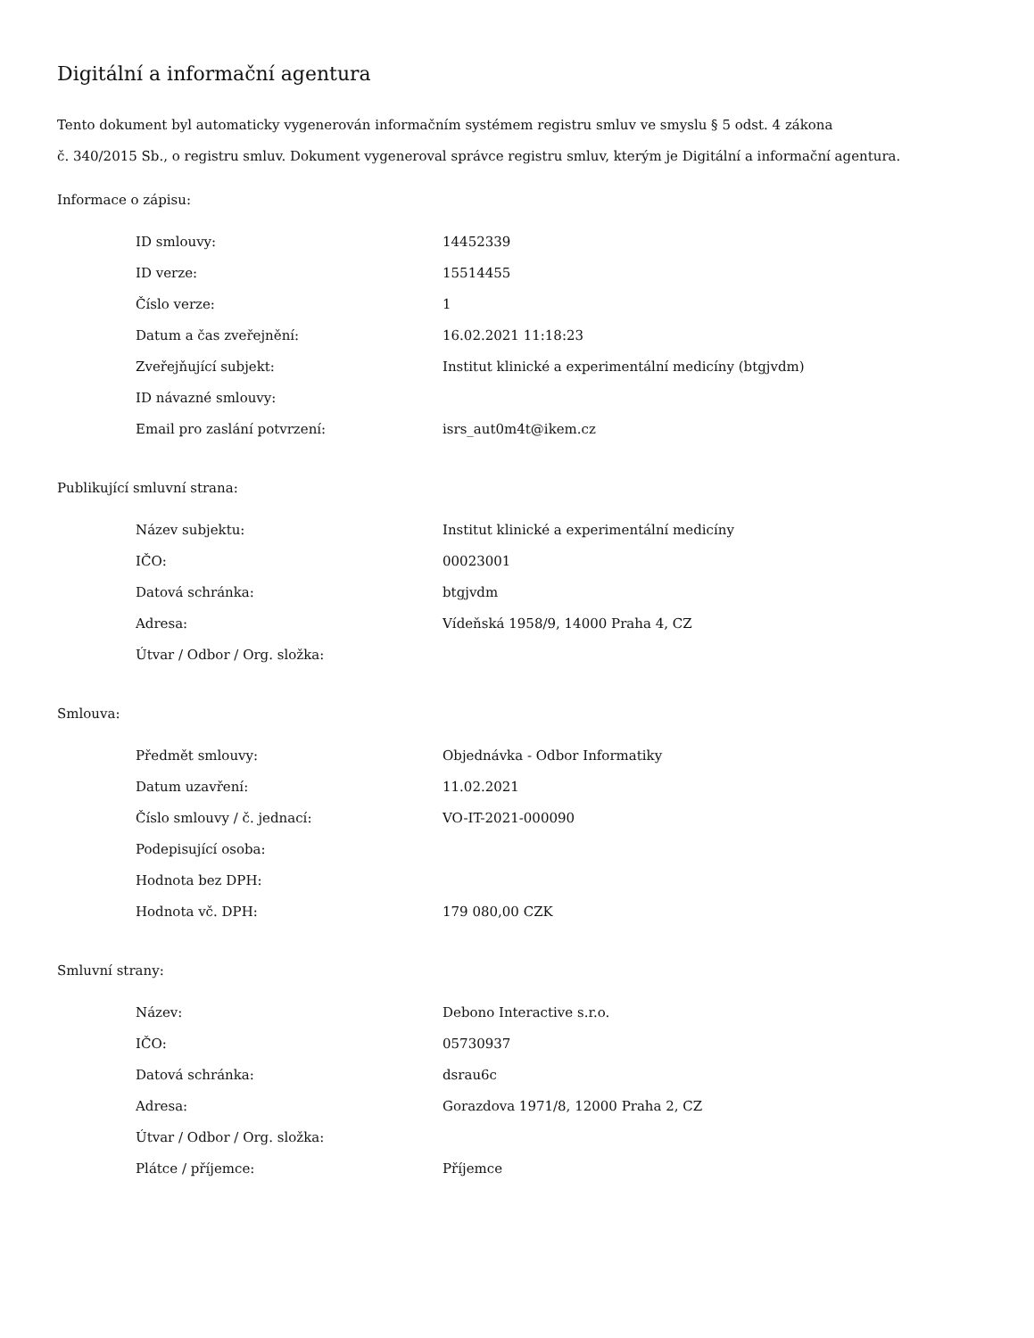Digitální a informační agentura
Tento dokument byl automaticky vygenerován informačním systémem registru smluv ve smyslu § 5 odst. 4 zákona
č. 340/2015 Sb., o registru smluv. Dokument vygeneroval správce registru smluv, kterým je Digitální a informační agentura.
Informace o zápisu:
| ID smlouvy: | 14452339 |
| ID verze: | 15514455 |
| Číslo verze: | 1 |
| Datum a čas zveřejnění: | 16.02.2021 11:18:23 |
| Zveřejňující subjekt: | Institut klinické a experimentální medicíny (btgjvdm) |
| ID návazné smlouvy: | |
| Email pro zaslání potvrzení: | isrs_aut0m4t@ikem.cz |
Publikující smluvní strana:
| Název subjektu: | Institut klinické a experimentální medicíny |
| IČO: | 00023001 |
| Datová schránka: | btgjvdm |
| Adresa: | Vídeňská 1958/9, 14000 Praha 4, CZ |
| Útvar / Odbor / Org. složka: | |
Smlouva:
| Předmět smlouvy: | Objednávka - Odbor Informatiky |
| Datum uzavření: | 11.02.2021 |
| Číslo smlouvy / č. jednací: | VO-IT-2021-000090 |
| Podepisující osoba: | |
| Hodnota bez DPH: | |
| Hodnota vč. DPH: | 179 080,00 CZK |
Smluvní strany:
| Název: | Debono Interactive s.r.o. |
| IČO: | 05730937 |
| Datová schránka: | dsrau6c |
| Adresa: | Gorazdova 1971/8, 12000 Praha 2, CZ |
| Útvar / Odbor / Org. složka: | |
| Plátce / příjemce: | Příjemce |